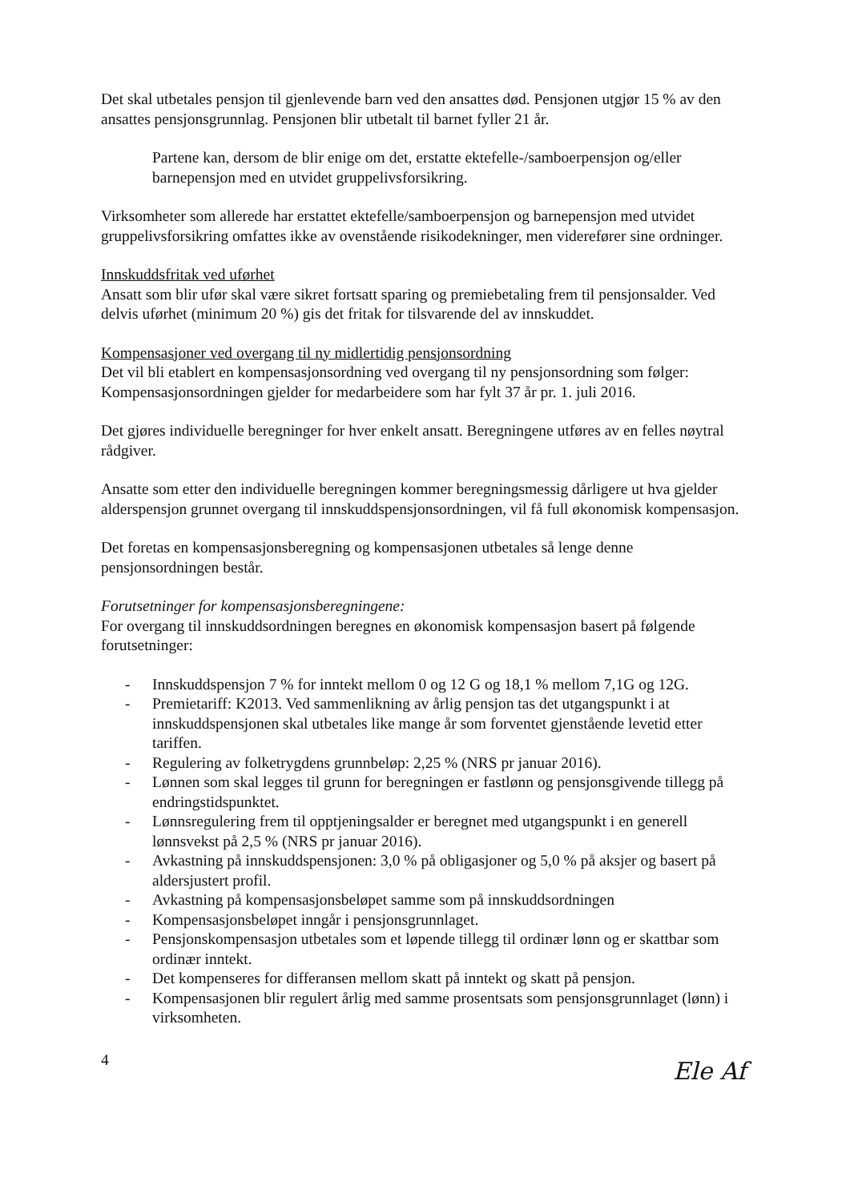Det skal utbetales pensjon til gjenlevende barn ved den ansattes død. Pensjonen utgjør 15 % av den ansattes pensjonsgrunnlag. Pensjonen blir utbetalt til barnet fyller 21 år.
Partene kan, dersom de blir enige om det, erstatte ektefelle-/samboerpensjon og/eller barnepensjon med en utvidet gruppelivsforsikring.
Virksomheter som allerede har erstattet ektefelle/samboerpensjon og barnepensjon med utvidet gruppelivsforsikring omfattes ikke av ovenstående risikodekninger, men viderefører sine ordninger.
Innskuddsfritak ved uførhet
Ansatt som blir ufør skal være sikret fortsatt sparing og premiebetaling frem til pensjonsalder. Ved delvis uførhet (minimum 20 %) gis det fritak for tilsvarende del av innskuddet.
Kompensasjoner ved overgang til ny midlertidig pensjonsordning
Det vil bli etablert en kompensasjonsordning ved overgang til ny pensjonsordning som følger: Kompensasjonsordningen gjelder for medarbeidere som har fylt 37 år pr. 1. juli 2016.
Det gjøres individuelle beregninger for hver enkelt ansatt. Beregningene utføres av en felles nøytral rådgiver.
Ansatte som etter den individuelle beregningen kommer beregningsmessig dårligere ut hva gjelder alderspensjon grunnet overgang til innskuddspensjonsordningen, vil få full økonomisk kompensasjon.
Det foretas en kompensasjonsberegning og kompensasjonen utbetales så lenge denne pensjonsordningen består.
Forutsetninger for kompensasjonsberegningene:
For overgang til innskuddsordningen beregnes en økonomisk kompensasjon basert på følgende forutsetninger:
- Innskuddspensjon 7 % for inntekt mellom 0 og 12 G og 18,1 % mellom 7,1G og 12G.
- Premietariff: K2013. Ved sammenlikning av årlig pensjon tas det utgangspunkt i at innskuddspensjonen skal utbetales like mange år som forventet gjenstående levetid etter tariffen.
- Regulering av folketrygdens grunnbeløp: 2,25 % (NRS pr januar 2016).
- Lønnen som skal legges til grunn for beregningen er fastlønn og pensjonsgivende tillegg på endringstidspunktet.
- Lønnsregulering frem til opptjeningsalder er beregnet med utgangspunkt i en generell lønnsvekst på 2,5 % (NRS pr januar 2016).
- Avkastning på innskuddspensjonen: 3,0 % på obligasjoner og 5,0 % på aksjer og basert på aldersjustert profil.
- Avkastning på kompensasjonsbeløpet samme som på innskuddsordningen
- Kompensasjonsbeløpet inngår i pensjonsgrunnlaget.
- Pensjonskompensasjon utbetales som et løpende tillegg til ordinær lønn og er skattbar som ordinær inntekt.
- Det kompenseres for differansen mellom skatt på inntekt og skatt på pensjon.
- Kompensasjonen blir regulert årlig med samme prosentsats som pensjonsgrunnlaget (lønn) i virksomheten.
4
Ele Af